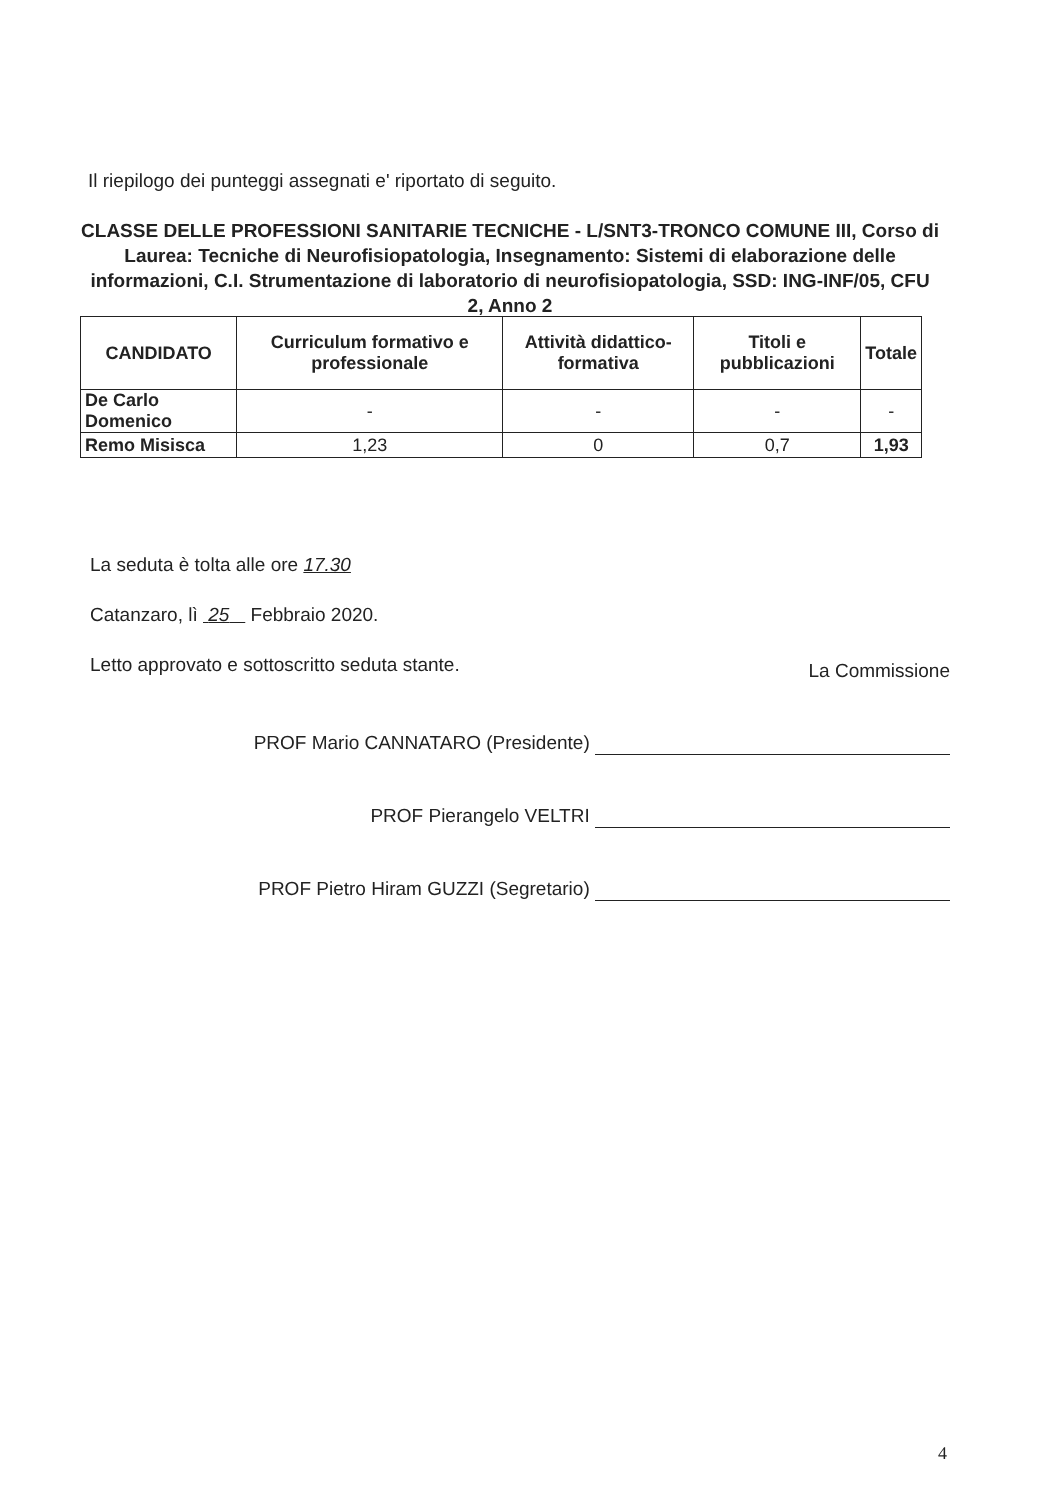Il riepilogo dei punteggi assegnati e' riportato di seguito.
CLASSE DELLE PROFESSIONI SANITARIE TECNICHE - L/SNT3-TRONCO COMUNE III, Corso di Laurea: Tecniche di Neurofisiopatologia, Insegnamento: Sistemi di elaborazione delle informazioni, C.I. Strumentazione di laboratorio di neurofisiopatologia, SSD: ING-INF/05, CFU 2, Anno 2
| CANDIDATO | Curriculum formativo e professionale | Attività didattico-formativa | Titoli e pubblicazioni | Totale |
| --- | --- | --- | --- | --- |
| De Carlo Domenico | - | - | - | - |
| Remo Misisca | 1,23 | 0 | 0,7 | 1,93 |
La seduta è tolta alle ore 17.30
Catanzaro, lì 25 Febbraio 2020.
Letto approvato e sottoscritto seduta stante.
La Commissione
PROF Mario CANNATARO (Presidente)
PROF Pierangelo VELTRI
PROF Pietro Hiram GUZZI (Segretario)
4